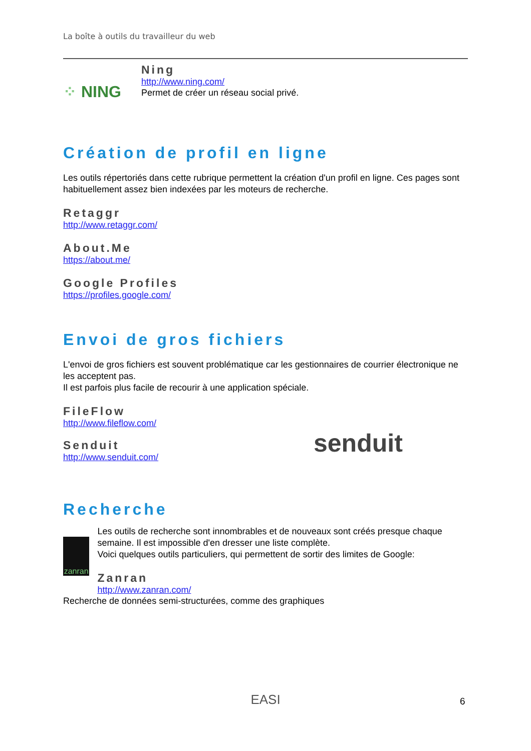La boîte à outils du travailleur du web
⁘ NING
Ning
http://www.ning.com/
Permet de créer un réseau social privé.
Création de profil en ligne
Les outils répertoriés dans cette rubrique permettent la création d'un profil en ligne. Ces pages sont habituellement assez bien indexées par les moteurs de recherche.
Retaggr
http://www.retaggr.com/
About.Me
https://about.me/
Google Profiles
https://profiles.google.com/
Envoi de gros fichiers
L'envoi de gros fichiers est souvent problématique car les gestionnaires de courrier électronique ne les acceptent pas.
Il est parfois plus facile de recourir à une application spéciale.
FileFlow
http://www.fileflow.com/
Senduit
http://www.senduit.com/
senduit
Recherche
zanran
Les outils de recherche sont innombrables et de nouveaux sont créés presque chaque semaine. Il est impossible d'en dresser une liste complète.
Voici quelques outils particuliers, qui permettent de sortir des limites de Google:
Zanran
http://www.zanran.com/
Recherche de données semi-structurées, comme des graphiques
EASI 6